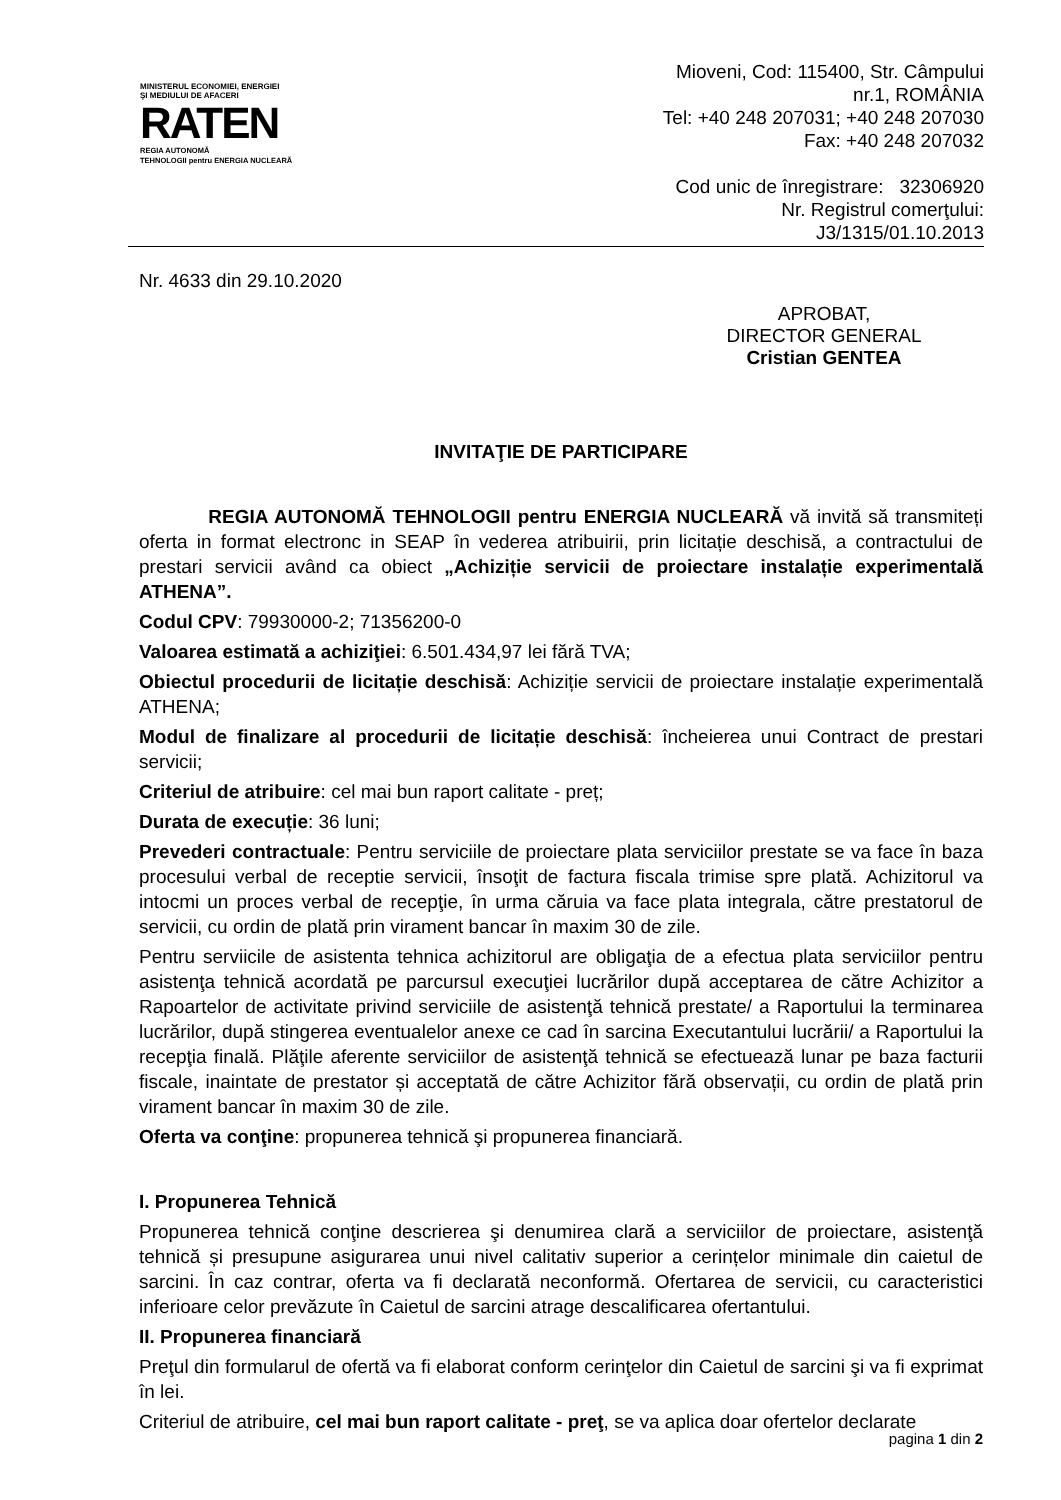MINISTERUL ECONOMIEI, ENERGIEI
ŞI MEDIULUI DE AFACERI
RATEN
REGIA AUTONOMĂ
TEHNOLOGII pentru ENERGIA NUCLEARĂ
Mioveni, Cod: 115400, Str. Câmpului
nr.1, ROMÂNIA
Tel: +40 248 207031; +40 248 207030
Fax: +40 248 207032
Cod unic de înregistrare: 32306920
Nr. Registrul comerţului:
J3/1315/01.10.2013
Nr. 4633 din 29.10.2020
APROBAT,
DIRECTOR GENERAL
Cristian GENTEA
INVITAŢIE DE PARTICIPARE
REGIA AUTONOMĂ TEHNOLOGII pentru ENERGIA NUCLEARĂ vă invită să transmiteți oferta in format electronc in SEAP în vederea atribuirii, prin licitație deschisă, a contractului de prestari servicii având ca obiect „Achiziție servicii de proiectare instalație experimentală ATHENA”.
Codul CPV: 79930000-2; 71356200-0
Valoarea estimată a achiziţiei: 6.501.434,97 lei fără TVA;
Obiectul procedurii de licitație deschisă: Achiziție servicii de proiectare instalație experimentală ATHENA;
Modul de finalizare al procedurii de licitație deschisă: încheierea unui Contract de prestari servicii;
Criteriul de atribuire: cel mai bun raport calitate - preț;
Durata de execuție: 36 luni;
Prevederi contractuale: Pentru serviciile de proiectare plata serviciilor prestate se va face în baza procesului verbal de receptie servicii, însoţit de factura fiscala trimise spre plată. Achizitorul va intocmi un proces verbal de recepţie, în urma căruia va face plata integrala, către prestatorul de servicii, cu ordin de plată prin virament bancar în maxim 30 de zile.
Pentru serviicile de asistenta tehnica achizitorul are obligaţia de a efectua plata serviciilor pentru asistenţa tehnică acordată pe parcursul execuţiei lucrărilor după acceptarea de către Achizitor a Rapoartelor de activitate privind serviciile de asistenţă tehnică prestate/ a Raportului la terminarea lucrărilor, după stingerea eventualelor anexe ce cad în sarcina Executantului lucrării/ a Raportului la recepţia finală. Plăţile aferente serviciilor de asistenţă tehnică se efectuează lunar pe baza facturii fiscale, inaintate de prestator și acceptată de către Achizitor fără observații, cu ordin de plată prin virament bancar în maxim 30 de zile.
Oferta va conţine: propunerea tehnică şi propunerea financiară.
I. Propunerea Tehnică
Propunerea tehnică conţine descrierea şi denumirea clară a serviciilor de proiectare, asistenţă tehnică și presupune asigurarea unui nivel calitativ superior a cerințelor minimale din caietul de sarcini. În caz contrar, oferta va fi declarată neconformă. Ofertarea de servicii, cu caracteristici inferioare celor prevăzute în Caietul de sarcini atrage descalificarea ofertantului.
II. Propunerea financiară
Preţul din formularul de ofertă va fi elaborat conform cerinţelor din Caietul de sarcini şi va fi exprimat în lei.
Criteriul de atribuire, cel mai bun raport calitate - preţ, se va aplica doar ofertelor declarate
pagina 1 din 2